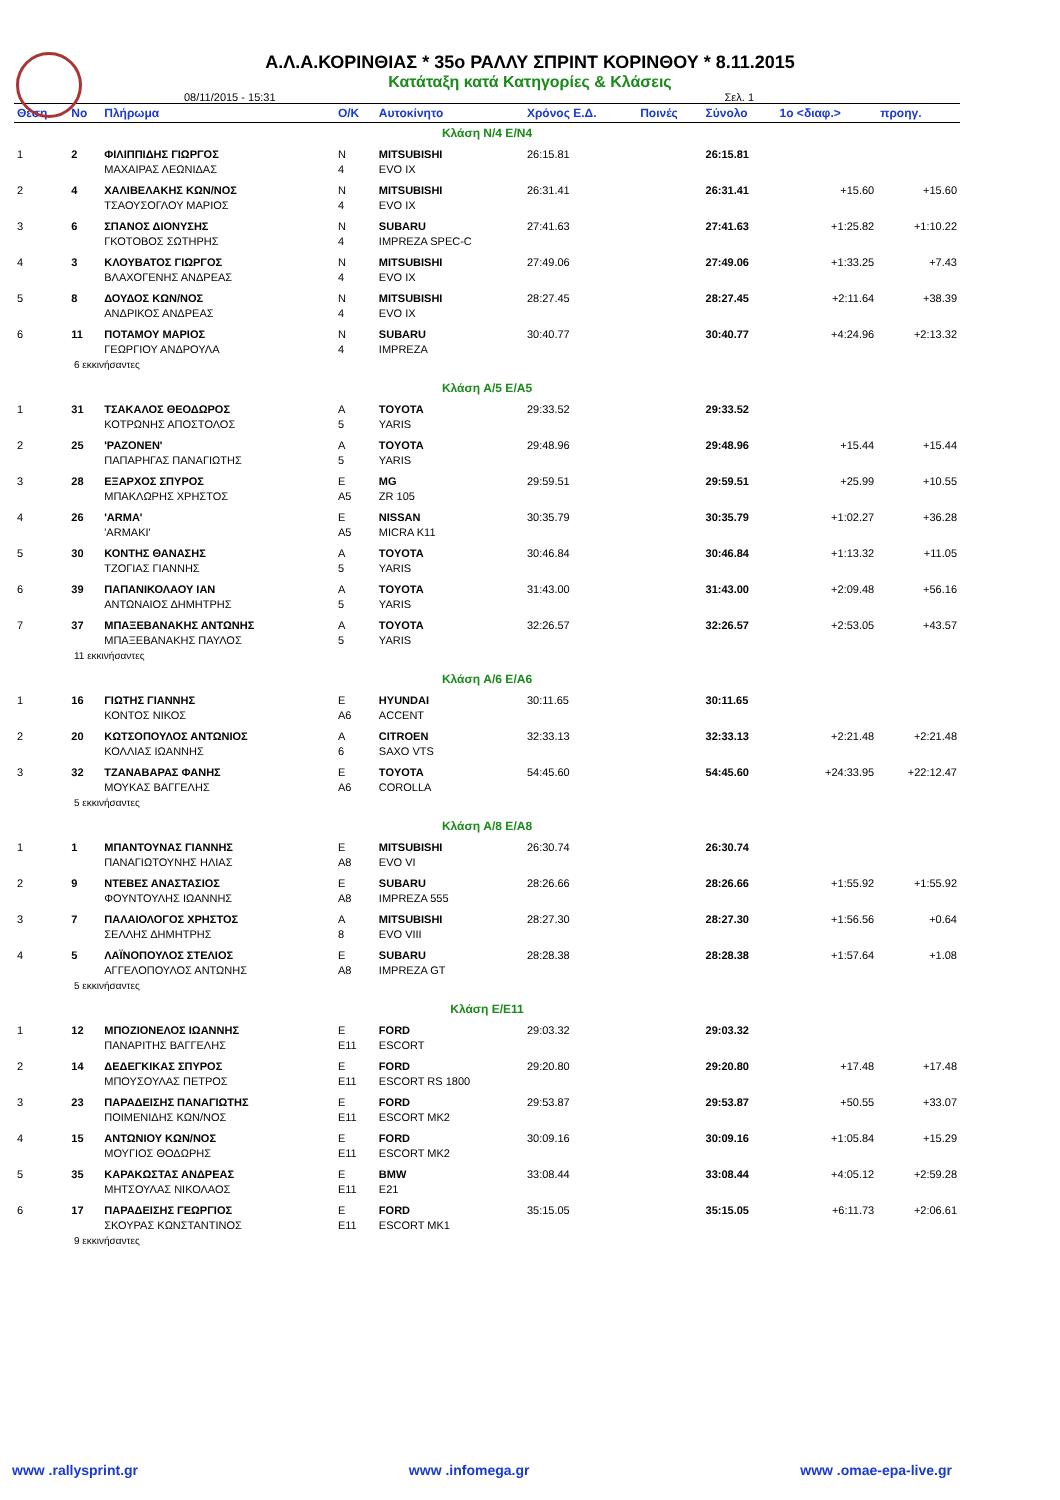Α.Λ.Α.ΚΟΡΙΝΘΙΑΣ * 35ο ΡΑΛΛΥ ΣΠΡΙΝΤ ΚΟΡΙΝΘΟΥ * 8.11.2015
Κατάταξη κατά Κατηγορίες & Κλάσεις
08/11/2015 - 15:31 Σελ. 1
| Θέση | No | Πλήρωμα | Ο/Κ | Αυτοκίνητο | Χρόνος Ε.Δ. | Ποινές | Σύνολο | 1ο <διαφ.> | προηγ. |
| --- | --- | --- | --- | --- | --- | --- | --- | --- | --- |
| Κλάση N/4 E/N4 | | | | | | | | | |
| 1 | 2 | ΦΙΛΙΠΠΙΔΗΣ ΓΙΩΡΓΟΣ ΜΑΧΑΙΡΑΣ ΛΕΩΝΙΔΑΣ | N 4 | MITSUBISHI EVO IX | 26:15.81 | | 26:15.81 | | |
| 2 | 4 | ΧΑΛΙΒΕΛΑΚΗΣ ΚΩΝ/ΝΟΣ ΤΣΑΟΥΣΟΓΛΟΥ ΜΑΡΙΟΣ | N 4 | MITSUBISHI EVO IX | 26:31.41 | | 26:31.41 | +15.60 | +15.60 |
| 3 | 6 | ΣΠΑΝΟΣ ΔΙΟΝΥΣΗΣ ΓΚΟΤΟΒΟΣ ΣΩΤΗΡΗΣ | N 4 | SUBARU IMPREZA SPEC-C | 27:41.63 | | 27:41.63 | +1:25.82 | +1:10.22 |
| 4 | 3 | ΚΛΟΥΒΑΤΟΣ ΓΙΩΡΓΟΣ ΒΛΑΧΟΓΕΝΗΣ ΑΝΔΡΕΑΣ | N 4 | MITSUBISHI EVO IX | 27:49.06 | | 27:49.06 | +1:33.25 | +7.43 |
| 5 | 8 | ΔΟΥΔΟΣ ΚΩΝ/ΝΟΣ ΑΝΔΡΙΚΟΣ ΑΝΔΡΕΑΣ | N 4 | MITSUBISHI EVO IX | 28:27.45 | | 28:27.45 | +2:11.64 | +38.39 |
| 6 | 11 | ΠΟΤΑΜΟΥ ΜΑΡΙΟΣ ΓΕΩΡΓΙΟΥ ΑΝΔΡΟΥΛΑ | N 4 | SUBARU IMPREZA | 30:40.77 | | 30:40.77 | +4:24.96 | +2:13.32 |
| 6 εκκινήσαντες | | | | | | | | | |
| Κλάση A/5 E/A5 | | | | | | | | | |
| 1 | 31 | ΤΣΑΚΑΛΟΣ ΘΕΟΔΩΡΟΣ ΚΟΤΡΩΝΗΣ ΑΠΟΣΤΟΛΟΣ | A 5 | TOYOTA YARIS | 29:33.52 | | 29:33.52 | | |
| 2 | 25 | 'ΡΑΖΟΝΕΝ' ΠΑΠΑΡΗΓΑΣ ΠΑΝΑΓΙΩΤΗΣ | A 5 | TOYOTA YARIS | 29:48.96 | | 29:48.96 | +15.44 | +15.44 |
| 3 | 28 | ΕΞΑΡΧΟΣ ΣΠΥΡΟΣ ΜΠΑΚΛΩΡΗΣ ΧΡΗΣΤΟΣ | E A5 | MG ZR 105 | 29:59.51 | | 29:59.51 | +25.99 | +10.55 |
| 4 | 26 | 'ARMA' 'ARMAKI' | E A5 | NISSAN MICRA K11 | 30:35.79 | | 30:35.79 | +1:02.27 | +36.28 |
| 5 | 30 | ΚΟΝΤΗΣ ΘΑΝΑΣΗΣ ΤΖΟΓΙΑΣ ΓΙΑΝΝΗΣ | A 5 | TOYOTA YARIS | 30:46.84 | | 30:46.84 | +1:13.32 | +11.05 |
| 6 | 39 | ΠΑΠΑΝΙΚΟΛΑΟΥ ΙΑΝ ΑΝΤΩΝΑΙΟΣ ΔΗΜΗΤΡΗΣ | A 5 | TOYOTA YARIS | 31:43.00 | | 31:43.00 | +2:09.48 | +56.16 |
| 7 | 37 | ΜΠΑΞΕΒΑΝΑΚΗΣ ΑΝΤΩΝΗΣ ΜΠΑΞΕΒΑΝΑΚΗΣ ΠΑΥΛΟΣ | A 5 | TOYOTA YARIS | 32:26.57 | | 32:26.57 | +2:53.05 | +43.57 |
| 11 εκκινήσαντες | | | | | | | | | |
| Κλάση A/6 E/A6 | | | | | | | | | |
| 1 | 16 | ΓΙΩΤΗΣ ΓΙΑΝΝΗΣ ΚΟΝΤΟΣ ΝΙΚΟΣ | E A6 | HYUNDAI ACCENT | 30:11.65 | | 30:11.65 | | |
| 2 | 20 | ΚΩΤΣΟΠΟΥΛΟΣ ΑΝΤΩΝΙΟΣ ΚΟΛΛΙΑΣ ΙΩΑΝΝΗΣ | A 6 | CITROEN SAXO VTS | 32:33.13 | | 32:33.13 | +2:21.48 | +2:21.48 |
| 3 | 32 | ΤΖΑΝΑΒΑΡΑΣ ΦΑΝΗΣ ΜΟΥΚΑΣ ΒΑΓΓΕΛΗΣ | E A6 | TOYOTA COROLLA | 54:45.60 | | 54:45.60 | +24:33.95 | +22:12.47 |
| 5 εκκινήσαντες | | | | | | | | | |
| Κλάση A/8 E/A8 | | | | | | | | | |
| 1 | 1 | ΜΠΑΝΤΟΥΝΑΣ ΓΙΑΝΝΗΣ ΠΑΝΑΓΙΩΤΟΥΝΗΣ ΗΛΙΑΣ | E A8 | MITSUBISHI EVO VI | 26:30.74 | | 26:30.74 | | |
| 2 | 9 | ΝΤΕΒΕΣ ΑΝΑΣΤΑΣΙΟΣ ΦΟΥΝΤΟΥΛΗΣ ΙΩΑΝΝΗΣ | E A8 | SUBARU IMPREZA 555 | 28:26.66 | | 28:26.66 | +1:55.92 | +1:55.92 |
| 3 | 7 | ΠΑΛΑΙΟΛΟΓΟΣ ΧΡΗΣΤΟΣ ΣΕΛΛΗΣ ΔΗΜΗΤΡΗΣ | A 8 | MITSUBISHI EVO VIII | 28:27.30 | | 28:27.30 | +1:56.56 | +0.64 |
| 4 | 5 | ΛΑΪΝΟΠΟΥΛΟΣ ΣΤΕΛΙΟΣ ΑΓΓΕΛΟΠΟΥΛΟΣ ΑΝΤΩΝΗΣ | E A8 | SUBARU IMPREZA GT | 28:28.38 | | 28:28.38 | +1:57.64 | +1.08 |
| 5 εκκινήσαντες | | | | | | | | | |
| Κλάση E/E11 | | | | | | | | | |
| 1 | 12 | ΜΠΟΖΙΟΝΕΛΟΣ ΙΩΑΝΝΗΣ ΠΑΝΑΡΙΤΗΣ ΒΑΓΓΕΛΗΣ | E E11 | FORD ESCORT | 29:03.32 | | 29:03.32 | | |
| 2 | 14 | ΔΕΔΕΓΚΙΚΑΣ ΣΠΥΡΟΣ ΜΠΟΥΣΟΥΛΑΣ ΠΕΤΡΟΣ | E E11 | FORD ESCORT RS 1800 | 29:20.80 | | 29:20.80 | +17.48 | +17.48 |
| 3 | 23 | ΠΑΡΑΔΕΙΣΗΣ ΠΑΝΑΓΙΩΤΗΣ ΠΟΙΜΕΝΙΔΗΣ ΚΩΝ/ΝΟΣ | E E11 | FORD ESCORT MK2 | 29:53.87 | | 29:53.87 | +50.55 | +33.07 |
| 4 | 15 | ΑΝΤΩΝΙΟΥ ΚΩΝ/ΝΟΣ ΜΟΥΓΙΟΣ ΘΟΔΩΡΗΣ | E E11 | FORD ESCORT MK2 | 30:09.16 | | 30:09.16 | +1:05.84 | +15.29 |
| 5 | 35 | ΚΑΡΑΚΩΣΤΑΣ ΑΝΔΡΕΑΣ ΜΗΤΣΟΥΛΑΣ ΝΙΚΟΛΑΟΣ | E E11 | BMW E21 | 33:08.44 | | 33:08.44 | +4:05.12 | +2:59.28 |
| 6 | 17 | ΠΑΡΑΔΕΙΣΗΣ ΓΕΩΡΓΙΟΣ ΣΚΟΥΡΑΣ ΚΩΝΣΤΑΝΤΙΝΟΣ | E E11 | FORD ESCORT MK1 | 35:15.05 | | 35:15.05 | +6:11.73 | +2:06.61 |
| 9 εκκινήσαντες | | | | | | | | | |
www .rallysprint.gr www .infomega.gr www .omae-epa-live.gr